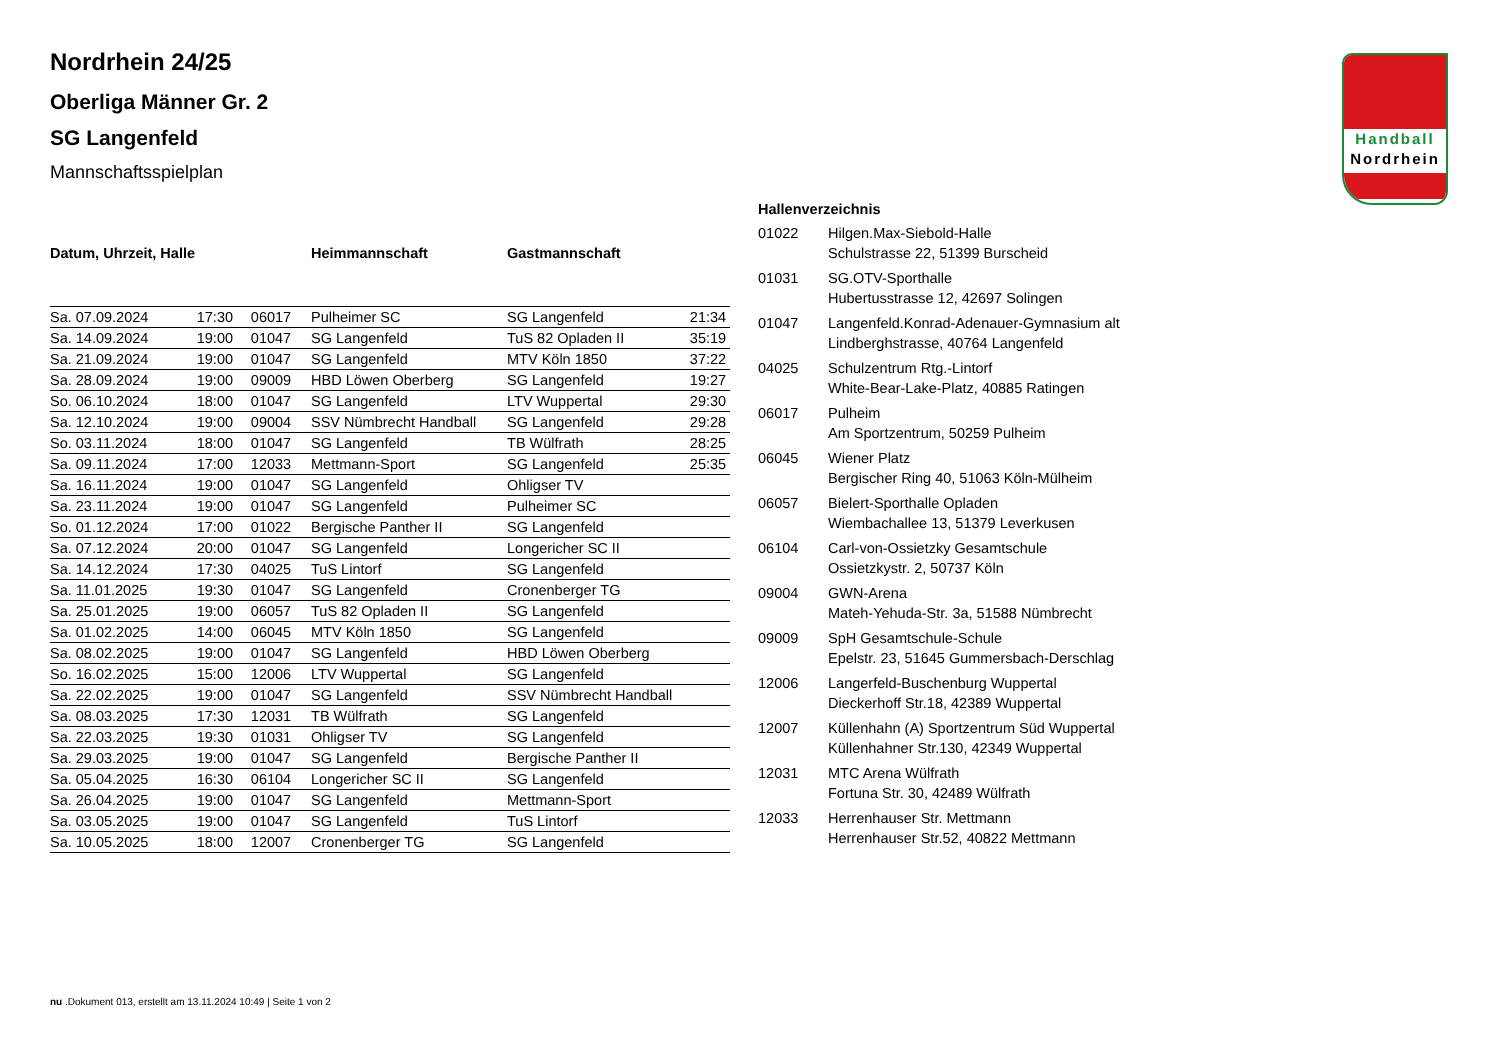Handball
Nordrhein
Nordrhein 24/25
Oberliga Männer Gr. 2
SG Langenfeld
Mannschaftsspielplan
| Datum, Uhrzeit, Halle | | | Heimmannschaft | Gastmannschaft | |
| --- | --- | --- | --- | --- | --- |
| Sa. 07.09.2024 | 17:30 | 06017 | Pulheimer SC | SG Langenfeld | 21:34 |
| Sa. 14.09.2024 | 19:00 | 01047 | SG Langenfeld | TuS 82 Opladen II | 35:19 |
| Sa. 21.09.2024 | 19:00 | 01047 | SG Langenfeld | MTV Köln 1850 | 37:22 |
| Sa. 28.09.2024 | 19:00 | 09009 | HBD Löwen Oberberg | SG Langenfeld | 19:27 |
| So. 06.10.2024 | 18:00 | 01047 | SG Langenfeld | LTV Wuppertal | 29:30 |
| Sa. 12.10.2024 | 19:00 | 09004 | SSV Nümbrecht Handball | SG Langenfeld | 29:28 |
| So. 03.11.2024 | 18:00 | 01047 | SG Langenfeld | TB Wülfrath | 28:25 |
| Sa. 09.11.2024 | 17:00 | 12033 | Mettmann-Sport | SG Langenfeld | 25:35 |
| Sa. 16.11.2024 | 19:00 | 01047 | SG Langenfeld | Ohligser TV | |
| Sa. 23.11.2024 | 19:00 | 01047 | SG Langenfeld | Pulheimer SC | |
| So. 01.12.2024 | 17:00 | 01022 | Bergische Panther II | SG Langenfeld | |
| Sa. 07.12.2024 | 20:00 | 01047 | SG Langenfeld | Longericher SC II | |
| Sa. 14.12.2024 | 17:30 | 04025 | TuS Lintorf | SG Langenfeld | |
| Sa. 11.01.2025 | 19:30 | 01047 | SG Langenfeld | Cronenberger TG | |
| Sa. 25.01.2025 | 19:00 | 06057 | TuS 82 Opladen II | SG Langenfeld | |
| Sa. 01.02.2025 | 14:00 | 06045 | MTV Köln 1850 | SG Langenfeld | |
| Sa. 08.02.2025 | 19:00 | 01047 | SG Langenfeld | HBD Löwen Oberberg | |
| So. 16.02.2025 | 15:00 | 12006 | LTV Wuppertal | SG Langenfeld | |
| Sa. 22.02.2025 | 19:00 | 01047 | SG Langenfeld | SSV Nümbrecht Handball | |
| Sa. 08.03.2025 | 17:30 | 12031 | TB Wülfrath | SG Langenfeld | |
| Sa. 22.03.2025 | 19:30 | 01031 | Ohligser TV | SG Langenfeld | |
| Sa. 29.03.2025 | 19:00 | 01047 | SG Langenfeld | Bergische Panther II | |
| Sa. 05.04.2025 | 16:30 | 06104 | Longericher SC II | SG Langenfeld | |
| Sa. 26.04.2025 | 19:00 | 01047 | SG Langenfeld | Mettmann-Sport | |
| Sa. 03.05.2025 | 19:00 | 01047 | SG Langenfeld | TuS Lintorf | |
| Sa. 10.05.2025 | 18:00 | 12007 | Cronenberger TG | SG Langenfeld | |
| Hallenverzeichnis | |
| --- | --- |
| 01022 | Hilgen.Max-Siebold-Halle |
| | Schulstrasse 22, 51399 Burscheid |
| 01031 | SG.OTV-Sporthalle |
| | Hubertusstrasse 12, 42697 Solingen |
| 01047 | Langenfeld.Konrad-Adenauer-Gymnasium alt |
| | Lindberghstrasse, 40764 Langenfeld |
| 04025 | Schulzentrum Rtg.-Lintorf |
| | White-Bear-Lake-Platz, 40885 Ratingen |
| 06017 | Pulheim |
| | Am Sportzentrum, 50259 Pulheim |
| 06045 | Wiener Platz |
| | Bergischer Ring 40, 51063 Köln-Mülheim |
| 06057 | Bielert-Sporthalle Opladen |
| | Wiembachallee 13, 51379 Leverkusen |
| 06104 | Carl-von-Ossietzky Gesamtschule |
| | Ossietzkystr. 2, 50737 Köln |
| 09004 | GWN-Arena |
| | Mateh-Yehuda-Str. 3a, 51588 Nümbrecht |
| 09009 | SpH Gesamtschule-Schule |
| | Epelstr. 23, 51645 Gummersbach-Derschlag |
| 12006 | Langerfeld-Buschenburg Wuppertal |
| | Dieckerhoff Str.18, 42389 Wuppertal |
| 12007 | Küllenhahn (A) Sportzentrum Süd Wuppertal |
| | Küllenhahner Str.130, 42349 Wuppertal |
| 12031 | MTC Arena Wülfrath |
| | Fortuna Str. 30, 42489 Wülfrath |
| 12033 | Herrenhauser Str. Mettmann |
| | Herrenhauser Str.52, 40822 Mettmann |
nu .Dokument 013, erstellt am 13.11.2024 10:49 | Seite 1 von 2